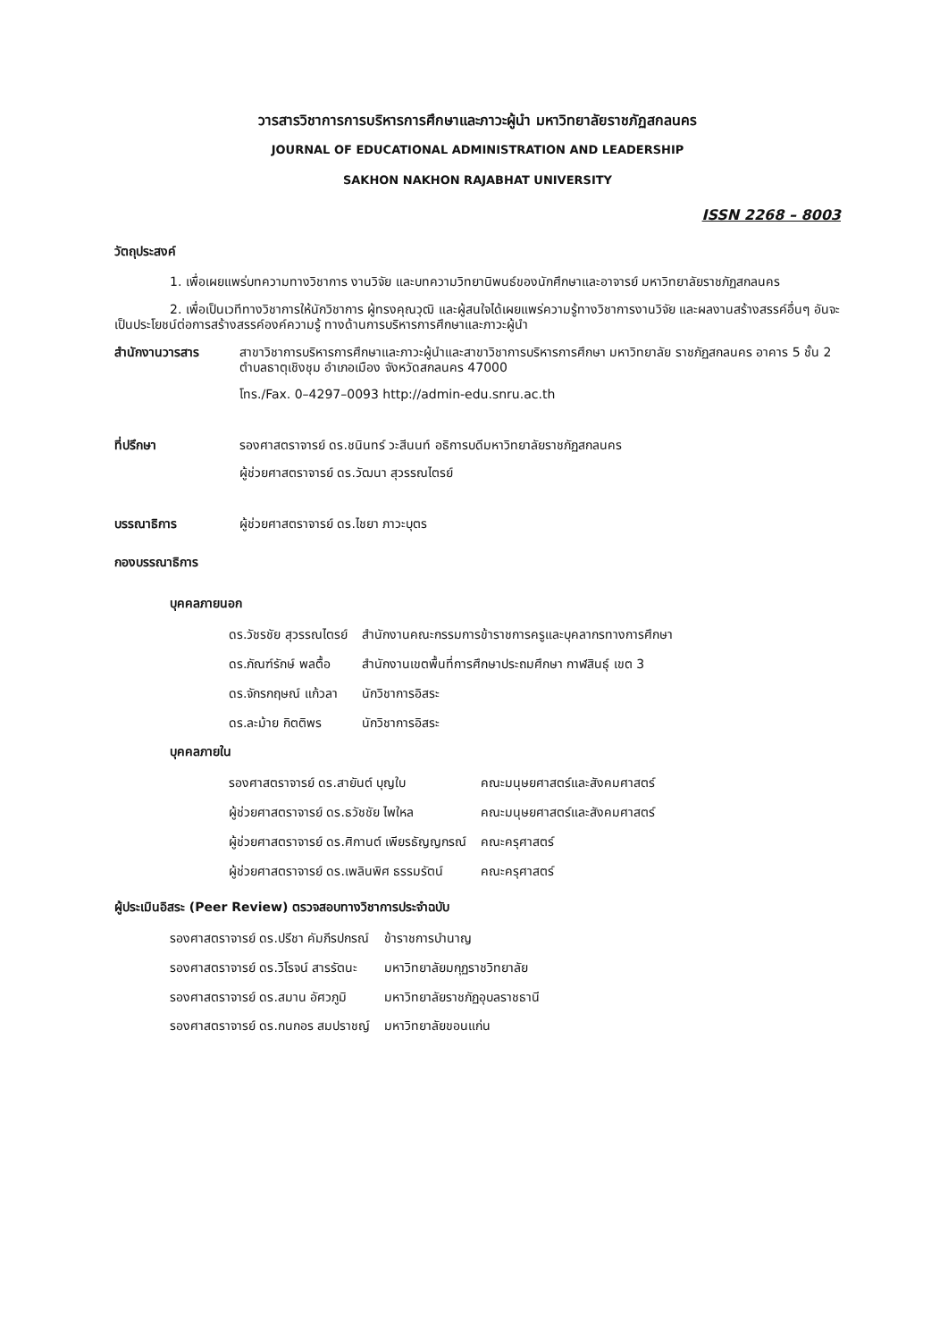วารสารวิชาการการบริหารการศึกษาและภาวะผู้นำ มหาวิทยาลัยราชภัฏสกลนคร
JOURNAL OF EDUCATIONAL ADMINISTRATION AND LEADERSHIP
SAKHON NAKHON RAJABHAT UNIVERSITY
ISSN 2268 – 8003
วัตถุประสงค์
1. เพื่อเผยแพร่บทความทางวิชาการ งานวิจัย และบทความวิทยานิพนธ์ของนักศึกษาและอาจารย์ มหาวิทยาลัยราชภัฏสกลนคร
2. เพื่อเป็นเวทีทางวิชาการให้นักวิชาการ ผู้ทรงคุณวุฒิ และผู้สนใจได้เผยแพร่ความรู้ทางวิชาการงานวิจัย และผลงานสร้างสรรค์อื่นๆ อันจะเป็นประโยชน์ต่อการสร้างสรรค์องค์ความรู้ ทางด้านการบริหารการศึกษาและภาวะผู้นำ
สำนักงานวารสาร สาขาวิชาการบริหารการศึกษาและภาวะผู้นำและสาขาวิชาการบริหารการศึกษา มหาวิทยาลัย ราชภัฏสกลนคร อาคาร 5 ชั้น 2 ตำบลธาตุเชิงชุม อำเภอเมือง จังหวัดสกลนคร 47000
โทร./Fax. 0–4297–0093 http://admin-edu.snru.ac.th
ที่ปรึกษา รองศาสตราจารย์ ดร.ชนินทร์ วะสีนนท์ อธิการบดีมหาวิทยาลัยราชภัฏสกลนคร
ผู้ช่วยศาสตราจารย์ ดร.วัฒนา สุวรรณไตรย์
บรรณาธิการ ผู้ช่วยศาสตราจารย์ ดร.ไชยา ภาวะบุตร
กองบรรณาธิการ
บุคคลภายนอก
| ดร.วัชรชัย สุวรรณไตรย์ | สำนักงานคณะกรรมการข้าราชการครูและบุคลากรทางการศึกษา |
| ดร.ภัณฑ์รักษ์ พลตื้อ | สำนักงานเขตพื้นที่การศึกษาประถมศึกษา กาฬสินธุ์ เขต 3 |
| ดร.จักรกฤษณ์ แก้วลา | นักวิชาการอิสระ |
| ดร.ละม้าย กิตติพร | นักวิชาการอิสระ |
บุคคลภายใน
| รองศาสตราจารย์ ดร.สายันต์ บุญใบ | คณะมนุษยศาสตร์และสังคมศาสตร์ |
| ผู้ช่วยศาสตราจารย์ ดร.ธวัชชัย ไพใหล | คณะมนุษยศาสตร์และสังคมศาสตร์ |
| ผู้ช่วยศาสตราจารย์ ดร.ศิกานต์ เพียรธัญญกรณ์ | คณะครุศาสตร์ |
| ผู้ช่วยศาสตราจารย์ ดร.เพลินพิศ ธรรมรัตน์ | คณะครุศาสตร์ |
ผู้ประเมินอิสระ (Peer Review) ตรวจสอบทางวิชาการประจำฉบับ
| รองศาสตราจารย์ ดร.ปรีชา คัมภีรปกรณ์ | ข้าราชการบำนาญ |
| รองศาสตราจารย์ ดร.วิโรจน์ สารรัตนะ | มหาวิทยาลัยมกุฏราชวิทยาลัย |
| รองศาสตราจารย์ ดร.สมาน อัศวภูมิ | มหาวิทยาลัยราชภัฏอุบลราชธานี |
| รองศาสตราจารย์ ดร.กนกอร สมปราชญ์ | มหาวิทยาลัยขอนแก่น |